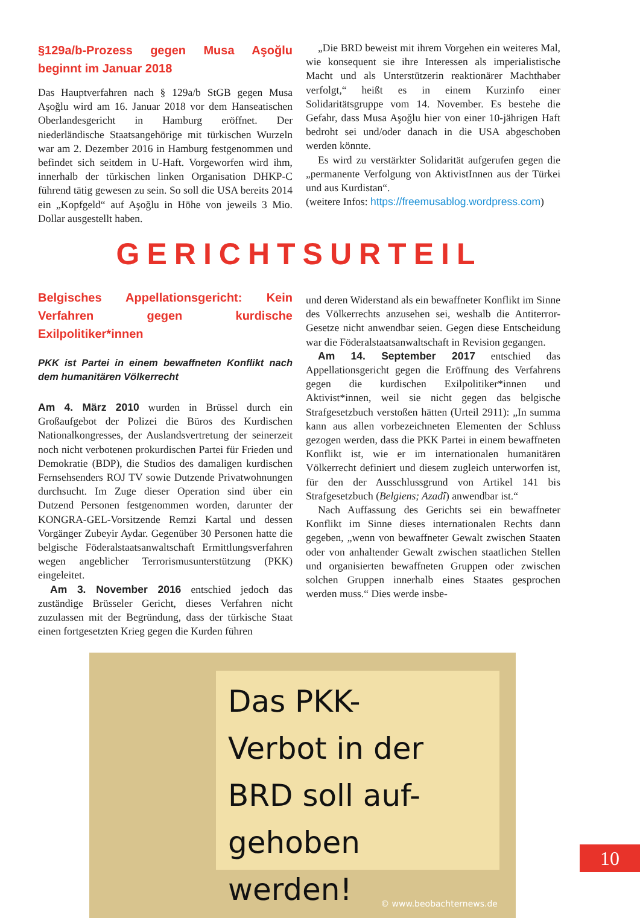§129a/b-Prozess gegen Musa Aşoğlu beginnt im Januar 2018
Das Hauptverfahren nach § 129a/b StGB gegen Musa Aşoğlu wird am 16. Januar 2018 vor dem Hanseatischen Oberlandesgericht in Hamburg eröffnet. Der niederländische Staatsangehörige mit türkischen Wurzeln war am 2. Dezember 2016 in Hamburg festgenommen und befindet sich seitdem in U-Haft. Vorgeworfen wird ihm, innerhalb der türkischen linken Organisation DHKP-C führend tätig gewesen zu sein. So soll die USA bereits 2014 ein „Kopfgeld“ auf Aşoğlu in Höhe von jeweils 3 Mio. Dollar ausgestellt haben.
„Die BRD beweist mit ihrem Vorgehen ein weiteres Mal, wie konsequent sie ihre Interessen als imperialistische Macht und als Unterstützerin reaktionärer Machthaber verfolgt,“ heißt es in einem Kurzinfo einer Solidaritätsgruppe vom 14. November. Es bestehe die Gefahr, dass Musa Aşoğlu hier von einer 10-jährigen Haft bedroht sei und/oder danach in die USA abgeschoben werden könnte.
Es wird zu verstärkter Solidarität aufgerufen gegen die „permanente Verfolgung von AktivistInnen aus der Türkei und aus Kurdistan“.
(weitere Infos: https://freemusablog.wordpress.com)
GERICHTSURTEIL
Belgisches Appellationsgericht: Kein Verfahren gegen kurdische Exilpolitiker*innen
PKK ist Partei in einem bewaffneten Konflikt nach dem humanitären Völkerrecht
Am 4. März 2010 wurden in Brüssel durch ein Großaufgebot der Polizei die Büros des Kurdischen Nationalkongresses, der Auslandsvertretung der seinerzeit noch nicht verbotenen prokurdischen Partei für Frieden und Demokratie (BDP), die Studios des damaligen kurdischen Fernsehsenders ROJ TV sowie Dutzende Privatwohnungen durchsucht. Im Zuge dieser Operation sind über ein Dutzend Personen festgenommen worden, darunter der KONGRA-GEL-Vorsitzende Remzi Kartal und dessen Vorgänger Zubeyir Aydar. Gegenüber 30 Personen hatte die belgische Föderalstaatsanwaltschaft Ermittlungsverfahren wegen angeblicher Terrorismusunterstützung (PKK) eingeleitet.
Am 3. November 2016 entschied jedoch das zuständige Brüsseler Gericht, dieses Verfahren nicht zuzulassen mit der Begründung, dass der türkische Staat einen fortgesetzten Krieg gegen die Kurden führen
und deren Widerstand als ein bewaffneter Konflikt im Sinne des Völkerrechts anzusehen sei, weshalb die Antiterror-Gesetze nicht anwendbar seien. Gegen diese Entscheidung war die Föderalstaatsanwaltschaft in Revision gegangen.
Am 14. September 2017 entschied das Appellationsgericht gegen die Eröffnung des Verfahrens gegen die kurdischen Exilpolitiker*innen und Aktivist*innen, weil sie nicht gegen das belgische Strafgesetzbuch verstoßen hätten (Urteil 2911): „In summa kann aus allen vorbezeichneten Elementen der Schluss gezogen werden, dass die PKK Partei in einem bewaffneten Konflikt ist, wie er im internationalen humanitären Völkerrecht definiert und diesem zugleich unterworfen ist, für den der Ausschlussgrund von Artikel 141 bis Strafgesetzbuch (Belgiens; Azadî) anwendbar ist.“
Nach Auffassung des Gerichts sei ein bewaffneter Konflikt im Sinne dieses internationalen Rechts dann gegeben, „wenn von bewaffneter Gewalt zwischen Staaten oder von anhaltender Gewalt zwischen staatlichen Stellen und organisierten bewaffneten Gruppen oder zwischen solchen Gruppen innerhalb eines Staates gesprochen werden muss.“ Dies werde insbe-
Das PKK-
Verbot in der
BRD soll auf-
gehoben werden!
© www.beobachternews.de
10